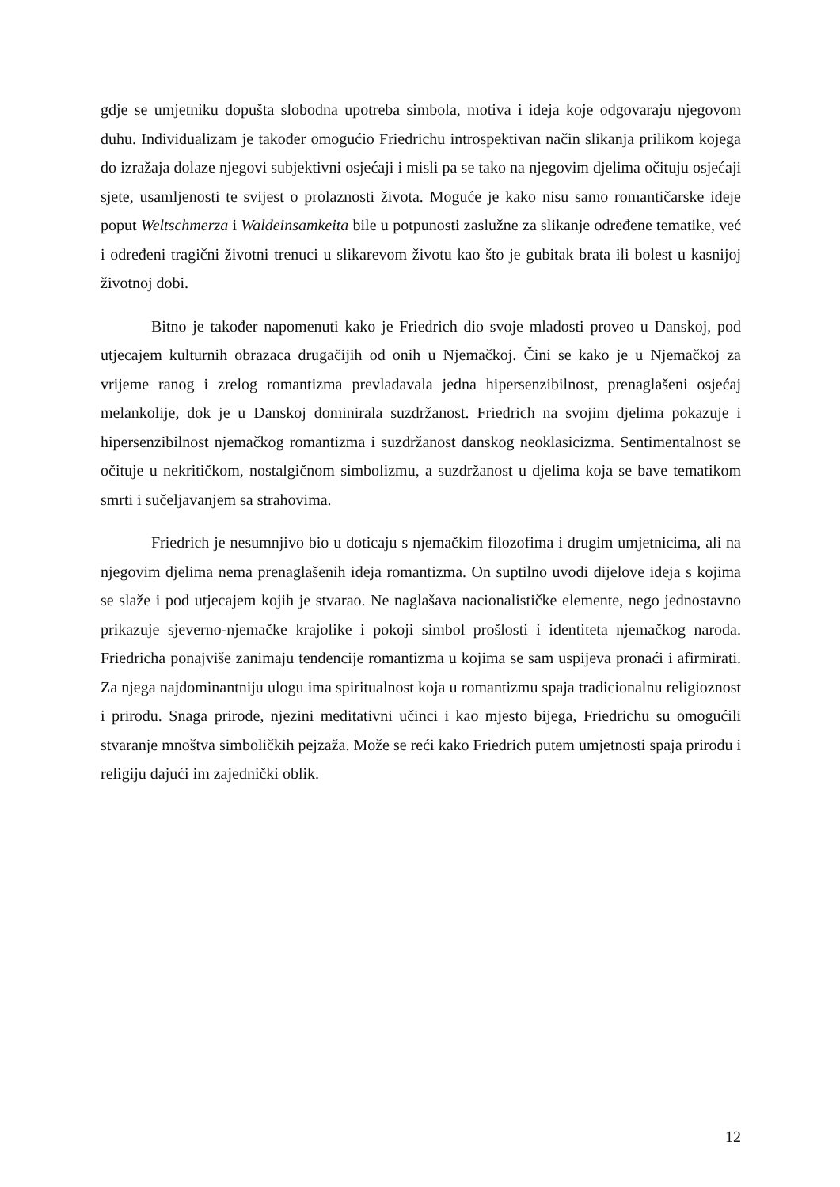gdje se umjetniku dopušta slobodna upotreba simbola, motiva i ideja koje odgovaraju njegovom duhu. Individualizam je također omogućio Friedrichu introspektivan način slikanja prilikom kojega do izražaja dolaze njegovi subjektivni osjećaji i misli pa se tako na njegovim djelima očituju osjećaji sjete, usamljenosti te svijest o prolaznosti života. Moguće je kako nisu samo romantičarske ideje poput Weltschmerza i Waldeinsamkeita bile u potpunosti zaslužne za slikanje određene tematike, već i određeni tragični životni trenuci u slikarevom životu kao što je gubitak brata ili bolest u kasnijoj životnoj dobi.
Bitno je također napomenuti kako je Friedrich dio svoje mladosti proveo u Danskoj, pod utjecajem kulturnih obrazaca drugačijih od onih u Njemačkoj. Čini se kako je u Njemačkoj za vrijeme ranog i zrelog romantizma prevladavala jedna hipersenzibilnost, prenaglašeni osjećaj melankolije, dok je u Danskoj dominirala suzdržanost. Friedrich na svojim djelima pokazuje i hipersenzibilnost njemačkog romantizma i suzdržanost danskog neoklasicizma. Sentimentalnost se očituje u nekritičkom, nostalgičnom simbolizmu, a suzdržanost u djelima koja se bave tematikom smrti i sučeljavanjem sa strahovima.
Friedrich je nesumnjivo bio u doticaju s njemačkim filozofima i drugim umjetnicima, ali na njegovim djelima nema prenaglašenih ideja romantizma. On suptilno uvodi dijelove ideja s kojima se slaže i pod utjecajem kojih je stvarao. Ne naglašava nacionalističke elemente, nego jednostavno prikazuje sjeverno-njemačke krajolike i pokoji simbol prošlosti i identiteta njemačkog naroda. Friedricha ponajviše zanimaju tendencije romantizma u kojima se sam uspijeva pronaći i afirmirati. Za njega najdominantniju ulogu ima spiritualnost koja u romantizmu spaja tradicionalnu religioznost i prirodu. Snaga prirode, njezini meditativni učinci i kao mjesto bijega, Friedrichu su omogućili stvaranje mnoštva simboličkih pejzaža. Može se reći kako Friedrich putem umjetnosti spaja prirodu i religiju dajući im zajednički oblik.
12